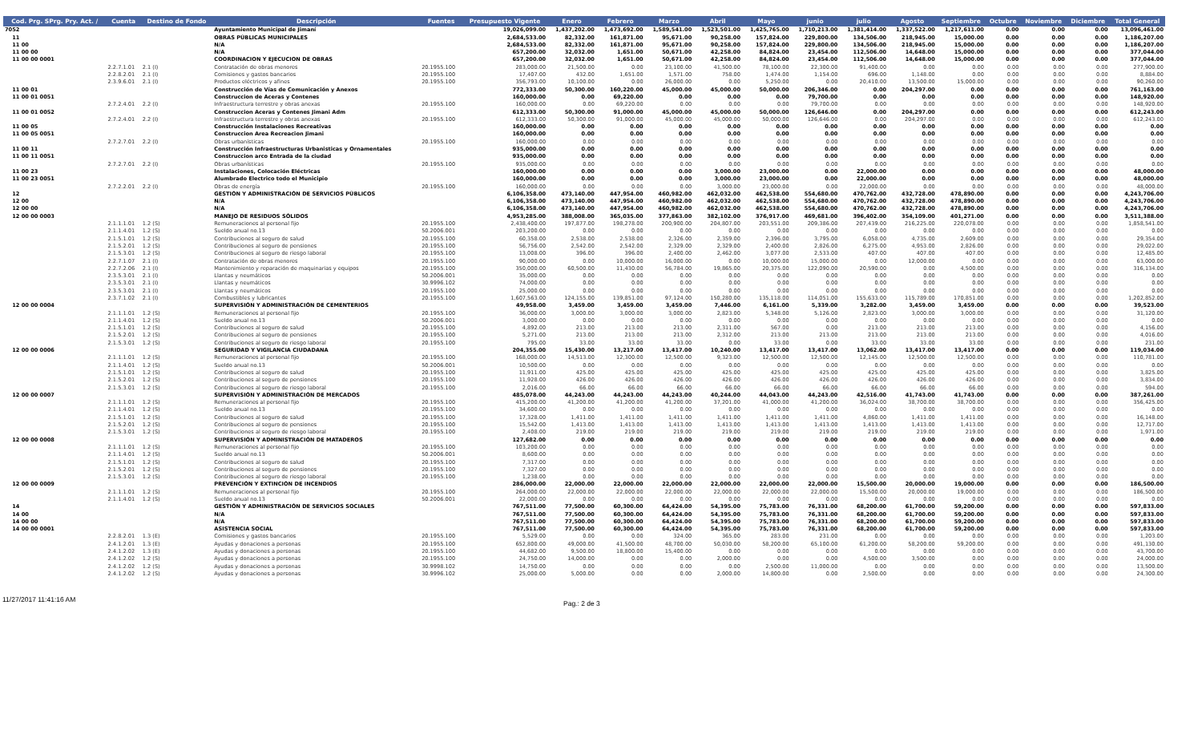| Cod. Prg. SPrg. Pry. Act. / | Cuenta | Destino de Fondo | Descripción | Fuentes | Presupuesto Vigente | Enero | Febrero | Marzo | Abril | Mayo | junio | julio | Agosto | Septiembre | Octubre | Noviembre | Diciembre | Total General |
| --- | --- | --- | --- | --- | --- | --- | --- | --- | --- | --- | --- | --- | --- | --- | --- | --- | --- | --- |
| 7052 | | | Ayuntamiento Municipal de Jimaní | | 19,026,099.00 | 1,437,202.00 | 1,473,692.00 | 1,589,541.00 | 1,523,501.00 | 1,425,765.00 | 1,710,213.00 | 1,381,414.00 | 1,337,522.00 | 1,217,611.00 | 0.00 | 0.00 | 0.00 | 13,096,461.00 |
| 11 | | | OBRAS PÚBLICAS MUNICIPALES | | 2,684,533.00 | 82,332.00 | 161,871.00 | 95,671.00 | 90,258.00 | 157,824.00 | 229,800.00 | 134,506.00 | 218,945.00 | 15,000.00 | 0.00 | 0.00 | 0.00 | 1,186,207.00 |
| 11 00 | | | N/A | | 2,684,533.00 | 82,332.00 | 161,871.00 | 95,671.00 | 90,258.00 | 157,824.00 | 229,800.00 | 134,506.00 | 218,945.00 | 15,000.00 | 0.00 | 0.00 | 0.00 | 1,186,207.00 |
| 11 00 00 | | | N/A | | 657,200.00 | 32,032.00 | 1,651.00 | 50,671.00 | 42,258.00 | 84,824.00 | 23,454.00 | 112,506.00 | 14,648.00 | 15,000.00 | 0.00 | 0.00 | 0.00 | 377,044.00 |
| 11 00 00 0001 | | | COORDINACION Y EJECUCION DE OBRAS | | 657,200.00 | 32,032.00 | 1,651.00 | 50,671.00 | 42,258.00 | 84,824.00 | 23,454.00 | 112,506.00 | 14,648.00 | 15,000.00 | 0.00 | 0.00 | 0.00 | 377,044.00 |
| | 2.2.7.1.01 | 2.1 (I) | Contratación de obras menores | 20.1955.100 | 283,000.00 | 21,500.00 | 0.00 | 23,100.00 | 41,500.00 | 78,100.00 | 22,300.00 | 91,400.00 | 0.00 | 0.00 | 0.00 | 0.00 | 0.00 | 277,900.00 |
| | 2.2.8.2.01 | 2.1 (I) | Comisiones y gastos bancarios | 20.1955.100 | 17,407.00 | 432.00 | 1,651.00 | 1,571.00 | 758.00 | 1,474.00 | 1,154.00 | 696.00 | 1,148.00 | 0.00 | 0.00 | 0.00 | 0.00 | 8,884.00 |
| | 2.3.9.6.01 | 2.1 (I) | Productos eléctricos y afines | 20.1955.100 | 356,793.00 | 10,100.00 | 0.00 | 26,000.00 | 0.00 | 5,250.00 | 0.00 | 20,410.00 | 13,500.00 | 15,000.00 | 0.00 | 0.00 | 0.00 | 90,260.00 |
| 11 00 01 | | | Construcción de Vías de Comunicación y Anexos | | 772,333.00 | 50,300.00 | 160,220.00 | 45,000.00 | 45,000.00 | 50,000.00 | 206,346.00 | 0.00 | 204,297.00 | 0.00 | 0.00 | 0.00 | 0.00 | 761,163.00 |
| 11 00 01 0051 | | | Construccion de Aceras y Contenes | | 160,000.00 | 0.00 | 69,220.00 | 0.00 | 0.00 | 0.00 | 79,700.00 | 0.00 | 0.00 | 0.00 | 0.00 | 0.00 | 0.00 | 148,920.00 |
| | 2.7.2.4.01 | 2.2 (I) | Infraestructura terrestre y obras anexas | 20.1955.100 | 160,000.00 | 0.00 | 69,220.00 | 0.00 | 0.00 | 0.00 | 79,700.00 | 0.00 | 0.00 | 0.00 | 0.00 | 0.00 | 0.00 | 148,920.00 |
| 11 00 01 0052 | | | Construccion Aceras y Contenes Jimani Adm | | 612,333.00 | 50,300.00 | 91,000.00 | 45,000.00 | 45,000.00 | 50,000.00 | 126,646.00 | 0.00 | 204,297.00 | 0.00 | 0.00 | 0.00 | 0.00 | 612,243.00 |
| | 2.7.2.4.01 | 2.2 (I) | Infraestructura terrestre y obras anexas | 20.1955.100 | 612,333.00 | 50,300.00 | 91,000.00 | 45,000.00 | 45,000.00 | 50,000.00 | 126,646.00 | 0.00 | 204,297.00 | 0.00 | 0.00 | 0.00 | 0.00 | 612,243.00 |
| 11 00 05 | | | Construcción Instalaciones Recreativas | | 160,000.00 | 0.00 | 0.00 | 0.00 | 0.00 | 0.00 | 0.00 | 0.00 | 0.00 | 0.00 | 0.00 | 0.00 | 0.00 | 0.00 |
| 11 00 05 0051 | | | Construccion Area Recreacion Jimani | | 160,000.00 | 0.00 | 0.00 | 0.00 | 0.00 | 0.00 | 0.00 | 0.00 | 0.00 | 0.00 | 0.00 | 0.00 | 0.00 | 0.00 |
| | 2.7.2.7.01 | 2.2 (I) | Obras urbanísticas | 20.1955.100 | 160,000.00 | 0.00 | 0.00 | 0.00 | 0.00 | 0.00 | 0.00 | 0.00 | 0.00 | 0.00 | 0.00 | 0.00 | 0.00 | 0.00 |
| 11 00 11 | | | Construcción Infraestructuras Urbanisticas y Ornamentales | | 935,000.00 | 0.00 | 0.00 | 0.00 | 0.00 | 0.00 | 0.00 | 0.00 | 0.00 | 0.00 | 0.00 | 0.00 | 0.00 | 0.00 |
| 11 00 11 0051 | | | Construccion arco Entrada de la ciudad | | 935,000.00 | 0.00 | 0.00 | 0.00 | 0.00 | 0.00 | 0.00 | 0.00 | 0.00 | 0.00 | 0.00 | 0.00 | 0.00 | 0.00 |
| | 2.7.2.7.01 | 2.2 (I) | Obras urbanísticas | 20.1955.100 | 935,000.00 | 0.00 | 0.00 | 0.00 | 0.00 | 0.00 | 0.00 | 0.00 | 0.00 | 0.00 | 0.00 | 0.00 | 0.00 | 0.00 |
| 11 00 23 | | | Instalaciones, Colocación Eléctricas | | 160,000.00 | 0.00 | 0.00 | 0.00 | 3,000.00 | 23,000.00 | 0.00 | 22,000.00 | 0.00 | 0.00 | 0.00 | 0.00 | 0.00 | 48,000.00 |
| 11 00 23 0051 | | | Alumbrado Electrico todo el Municipio | | 160,000.00 | 0.00 | 0.00 | 0.00 | 3,000.00 | 23,000.00 | 0.00 | 22,000.00 | 0.00 | 0.00 | 0.00 | 0.00 | 0.00 | 48,000.00 |
| | 2.7.2.2.01 | 2.2 (I) | Obras de energía | 20.1955.100 | 160,000.00 | 0.00 | 0.00 | 0.00 | 3,000.00 | 23,000.00 | 0.00 | 22,000.00 | 0.00 | 0.00 | 0.00 | 0.00 | 0.00 | 48,000.00 |
| 12 | | | GESTIÓN Y ADMINISTRACIÓN DE SERVICIOS PÚBLICOS | | 6,106,358.00 | 473,140.00 | 447,954.00 | 460,982.00 | 462,032.00 | 462,538.00 | 554,680.00 | 470,762.00 | 432,728.00 | 478,890.00 | 0.00 | 0.00 | 0.00 | 4,243,706.00 |
| 12 00 | | | N/A | | 6,106,358.00 | 473,140.00 | 447,954.00 | 460,982.00 | 462,032.00 | 462,538.00 | 554,680.00 | 470,762.00 | 432,728.00 | 478,890.00 | 0.00 | 0.00 | 0.00 | 4,243,706.00 |
| 12 00 00 | | | N/A | | 6,106,358.00 | 473,140.00 | 447,954.00 | 460,982.00 | 462,032.00 | 462,538.00 | 554,680.00 | 470,762.00 | 432,728.00 | 478,890.00 | 0.00 | 0.00 | 0.00 | 4,243,706.00 |
| 12 00 00 0003 | | | MANEJO DE RESIDUOS SÓLIDOS | | 4,953,285.00 | 388,008.00 | 365,035.00 | 377,863.00 | 382,102.00 | 376,917.00 | 469,681.00 | 396,402.00 | 354,109.00 | 401,271.00 | 0.00 | 0.00 | 0.00 | 3,511,388.00 |
| | 2.1.1.1.01 | 1.2 (S) | Remuneraciones al personal fijo | 20.1955.100 | 2,438,400.00 | 197,877.00 | 198,278.00 | 200,900.00 | 204,807.00 | 203,551.00 | 209,386.00 | 207,439.00 | 216,225.00 | 220,078.00 | 0.00 | 0.00 | 0.00 | 1,858,541.00 |
| | 2.1.1.4.01 | 1.2 (S) | Sueldo anual no.13 | 50.2006.001 | 203,200.00 | 0.00 | 0.00 | 0.00 | 0.00 | 0.00 | 0.00 | 0.00 | 0.00 | 0.00 | 0.00 | 0.00 | 0.00 | 0.00 |
| | 2.1.5.1.01 | 1.2 (S) | Contribuciones al seguro de salud | 20.1955.100 | 60,358.00 | 2,538.00 | 2,538.00 | 2,326.00 | 2,359.00 | 2,396.00 | 3,795.00 | 6,058.00 | 4,735.00 | 2,609.00 | 0.00 | 0.00 | 0.00 | 29,354.00 |
| | 2.1.5.2.01 | 1.2 (S) | Contribuciones al seguro de pensiones | 20.1955.100 | 56,756.00 | 2,542.00 | 2,542.00 | 2,329.00 | 2,329.00 | 2,400.00 | 2,826.00 | 6,275.00 | 4,953.00 | 2,826.00 | 0.00 | 0.00 | 0.00 | 29,022.00 |
| | 2.1.5.3.01 | 1.2 (S) | Contribuciones al seguro de riesgo laboral | 20.1955.100 | 13,008.00 | 396.00 | 396.00 | 2,400.00 | 2,462.00 | 3,077.00 | 2,533.00 | 407.00 | 407.00 | 407.00 | 0.00 | 0.00 | 0.00 | 12,485.00 |
| | 2.2.7.1.07 | 2.1 (I) | Contratación de obras menores | 20.1955.100 | 90,000.00 | 0.00 | 10,000.00 | 16,000.00 | 0.00 | 10,000.00 | 15,000.00 | 0.00 | 12,000.00 | 0.00 | 0.00 | 0.00 | 0.00 | 63,000.00 |
| | 2.2.7.2.06 | 2.1 (I) | Mantenimiento y reparación de maquinarias y equipos | 20.1955.100 | 350,000.00 | 60,500.00 | 11,430.00 | 56,784.00 | 19,865.00 | 20,375.00 | 122,090.00 | 20,590.00 | 0.00 | 4,500.00 | 0.00 | 0.00 | 0.00 | 316,134.00 |
| | 2.3.5.3.01 | 2.1 (I) | Llantas y neumáticos | 50.2006.001 | 35,000.00 | 0.00 | 0.00 | 0.00 | 0.00 | 0.00 | 0.00 | 0.00 | 0.00 | 0.00 | 0.00 | 0.00 | 0.00 | 0.00 |
| | 2.3.5.3.01 | 2.1 (I) | Llantas y neumáticos | 30.9996.102 | 74,000.00 | 0.00 | 0.00 | 0.00 | 0.00 | 0.00 | 0.00 | 0.00 | 0.00 | 0.00 | 0.00 | 0.00 | 0.00 | 0.00 |
| | 2.3.5.3.01 | 2.1 (I) | Llantas y neumáticos | 20.1955.100 | 25,000.00 | 0.00 | 0.00 | 0.00 | 0.00 | 0.00 | 0.00 | 0.00 | 0.00 | 0.00 | 0.00 | 0.00 | 0.00 | 0.00 |
| | 2.3.7.1.02 | 2.1 (I) | Combustibles y lubricantes | 20.1955.100 | 1,607,563.00 | 124,155.00 | 139,851.00 | 97,124.00 | 150,280.00 | 135,118.00 | 114,051.00 | 155,633.00 | 115,789.00 | 170,851.00 | 0.00 | 0.00 | 0.00 | 1,202,852.00 |
| 12 00 00 0004 | | | SUPERVISIÓN Y ADMINISTRACIÓN DE CEMENTERIOS | | 49,958.00 | 3,459.00 | 3,459.00 | 3,459.00 | 7,446.00 | 6,161.00 | 5,339.00 | 3,282.00 | 3,459.00 | 3,459.00 | 0.00 | 0.00 | 0.00 | 39,523.00 |
| | 2.1.1.1.01 | 1.2 (S) | Remuneraciones al personal fijo | 20.1955.100 | 36,000.00 | 3,000.00 | 3,000.00 | 3,000.00 | 2,823.00 | 5,348.00 | 5,126.00 | 2,823.00 | 3,000.00 | 3,000.00 | 0.00 | 0.00 | 0.00 | 31,120.00 |
| | 2.1.1.4.01 | 1.2 (S) | Sueldo anual no.13 | 50.2006.001 | 3,000.00 | 0.00 | 0.00 | 0.00 | 0.00 | 0.00 | 0.00 | 0.00 | 0.00 | 0.00 | 0.00 | 0.00 | 0.00 | 0.00 |
| | 2.1.5.1.01 | 1.2 (S) | Contribuciones al seguro de salud | 20.1955.100 | 4,892.00 | 213.00 | 213.00 | 213.00 | 2,311.00 | 567.00 | 0.00 | 213.00 | 213.00 | 213.00 | 0.00 | 0.00 | 0.00 | 4,156.00 |
| | 2.1.5.2.01 | 1.2 (S) | Contribuciones al seguro de pensiones | 20.1955.100 | 5,271.00 | 213.00 | 213.00 | 213.00 | 2,312.00 | 213.00 | 213.00 | 213.00 | 213.00 | 213.00 | 0.00 | 0.00 | 0.00 | 4,016.00 |
| | 2.1.5.3.01 | 1.2 (S) | Contribuciones al seguro de riesgo laboral | 20.1955.100 | 795.00 | 33.00 | 33.00 | 33.00 | 0.00 | 33.00 | 0.00 | 33.00 | 33.00 | 33.00 | 0.00 | 0.00 | 0.00 | 231.00 |
| 12 00 00 0006 | | | SEGURIDAD Y VIGILANCIA CIUDADANA | | 204,355.00 | 15,430.00 | 13,217.00 | 13,417.00 | 10,240.00 | 13,417.00 | 13,417.00 | 13,062.00 | 13,417.00 | 13,417.00 | 0.00 | 0.00 | 0.00 | 119,034.00 |
| | 2.1.1.1.01 | 1.2 (S) | Remuneraciones al personal fijo | 20.1955.100 | 168,000.00 | 14,513.00 | 12,300.00 | 12,500.00 | 9,323.00 | 12,500.00 | 12,500.00 | 12,145.00 | 12,500.00 | 12,500.00 | 0.00 | 0.00 | 0.00 | 110,781.00 |
| | 2.1.1.4.01 | 1.2 (S) | Sueldo anual no.13 | 50.2006.001 | 10,500.00 | 0.00 | 0.00 | 0.00 | 0.00 | 0.00 | 0.00 | 0.00 | 0.00 | 0.00 | 0.00 | 0.00 | 0.00 | 0.00 |
| | 2.1.5.1.01 | 1.2 (S) | Contribuciones al seguro de salud | 20.1955.100 | 11,911.00 | 425.00 | 425.00 | 425.00 | 425.00 | 425.00 | 425.00 | 425.00 | 425.00 | 425.00 | 0.00 | 0.00 | 0.00 | 3,825.00 |
| | 2.1.5.2.01 | 1.2 (S) | Contribuciones al seguro de pensiones | 20.1955.100 | 11,928.00 | 426.00 | 426.00 | 426.00 | 426.00 | 426.00 | 426.00 | 426.00 | 426.00 | 426.00 | 0.00 | 0.00 | 0.00 | 3,834.00 |
| | 2.1.5.3.01 | 1.2 (S) | Contribuciones al seguro de riesgo laboral | 20.1955.100 | 2,016.00 | 66.00 | 66.00 | 66.00 | 66.00 | 66.00 | 66.00 | 66.00 | 66.00 | 66.00 | 0.00 | 0.00 | 0.00 | 594.00 |
| 12 00 00 0007 | | | SUPERVISIÓN Y ADMINISTRACIÓN DE MERCADOS | | 485,078.00 | 44,243.00 | 44,243.00 | 44,243.00 | 40,244.00 | 44,043.00 | 44,243.00 | 42,516.00 | 41,743.00 | 41,743.00 | 0.00 | 0.00 | 0.00 | 387,261.00 |
| | 2.1.1.1.01 | 1.2 (S) | Remuneraciones al personal fijo | 20.1955.100 | 415,200.00 | 41,200.00 | 41,200.00 | 41,200.00 | 37,201.00 | 41,000.00 | 41,200.00 | 36,024.00 | 38,700.00 | 38,700.00 | 0.00 | 0.00 | 0.00 | 356,425.00 |
| | 2.1.1.4.01 | 1.2 (S) | Sueldo anual no.13 | 20.1955.100 | 34,600.00 | 0.00 | 0.00 | 0.00 | 0.00 | 0.00 | 0.00 | 0.00 | 0.00 | 0.00 | 0.00 | 0.00 | 0.00 | 0.00 |
| | 2.1.5.1.01 | 1.2 (S) | Contribuciones al seguro de salud | 20.1955.100 | 17,328.00 | 1,411.00 | 1,411.00 | 1,411.00 | 1,411.00 | 1,411.00 | 1,411.00 | 4,860.00 | 1,411.00 | 1,411.00 | 0.00 | 0.00 | 0.00 | 16,148.00 |
| | 2.1.5.2.01 | 1.2 (S) | Contribuciones al seguro de pensiones | 20.1955.100 | 15,542.00 | 1,413.00 | 1,413.00 | 1,413.00 | 1,413.00 | 1,413.00 | 1,413.00 | 1,413.00 | 1,413.00 | 1,413.00 | 0.00 | 0.00 | 0.00 | 12,717.00 |
| | 2.1.5.3.01 | 1.2 (S) | Contribuciones al seguro de riesgo laboral | 20.1955.100 | 2,408.00 | 219.00 | 219.00 | 219.00 | 219.00 | 219.00 | 219.00 | 219.00 | 219.00 | 219.00 | 0.00 | 0.00 | 0.00 | 1,971.00 |
| 12 00 00 0008 | | | SUPERVISIÓN Y ADMINISTRACIÓN DE MATADEROS | | 127,682.00 | 0.00 | 0.00 | 0.00 | 0.00 | 0.00 | 0.00 | 0.00 | 0.00 | 0.00 | 0.00 | 0.00 | 0.00 | 0.00 |
| | 2.1.1.1.01 | 1.2 (S) | Remuneraciones al personal fijo | 20.1955.100 | 103,200.00 | 0.00 | 0.00 | 0.00 | 0.00 | 0.00 | 0.00 | 0.00 | 0.00 | 0.00 | 0.00 | 0.00 | 0.00 | 0.00 |
| | 2.1.1.4.01 | 1.2 (S) | Sueldo anual no.13 | 50.2006.001 | 8,600.00 | 0.00 | 0.00 | 0.00 | 0.00 | 0.00 | 0.00 | 0.00 | 0.00 | 0.00 | 0.00 | 0.00 | 0.00 | 0.00 |
| | 2.1.5.1.01 | 1.2 (S) | Contribuciones al seguro de salud | 20.1955.100 | 7,317.00 | 0.00 | 0.00 | 0.00 | 0.00 | 0.00 | 0.00 | 0.00 | 0.00 | 0.00 | 0.00 | 0.00 | 0.00 | 0.00 |
| | 2.1.5.2.01 | 1.2 (S) | Contribuciones al seguro de pensiones | 20.1955.100 | 7,327.00 | 0.00 | 0.00 | 0.00 | 0.00 | 0.00 | 0.00 | 0.00 | 0.00 | 0.00 | 0.00 | 0.00 | 0.00 | 0.00 |
| | 2.1.5.3.01 | 1.2 (S) | Contribuciones al seguro de riesgo laboral | 20.1955.100 | 1,238.00 | 0.00 | 0.00 | 0.00 | 0.00 | 0.00 | 0.00 | 0.00 | 0.00 | 0.00 | 0.00 | 0.00 | 0.00 | 0.00 |
| 12 00 00 0009 | | | PREVENCIÓN Y EXTINCIÓN DE INCENDIOS | | 286,000.00 | 22,000.00 | 22,000.00 | 22,000.00 | 22,000.00 | 22,000.00 | 22,000.00 | 15,500.00 | 20,000.00 | 19,000.00 | 0.00 | 0.00 | 0.00 | 186,500.00 |
| | 2.1.1.1.01 | 1.2 (S) | Remuneraciones al personal fijo | 20.1955.100 | 264,000.00 | 22,000.00 | 22,000.00 | 22,000.00 | 22,000.00 | 22,000.00 | 22,000.00 | 15,500.00 | 20,000.00 | 19,000.00 | 0.00 | 0.00 | 0.00 | 186,500.00 |
| | 2.1.1.4.01 | 1.2 (S) | Sueldo anual no.13 | 50.2006.001 | 22,000.00 | 0.00 | 0.00 | 0.00 | 0.00 | 0.00 | 0.00 | 0.00 | 0.00 | 0.00 | 0.00 | 0.00 | 0.00 | 0.00 |
| 14 | | | GESTIÓN Y ADMINISTRACIÓN DE SERVICIOS SOCIALES | | 767,511.00 | 77,500.00 | 60,300.00 | 64,424.00 | 54,395.00 | 75,783.00 | 76,331.00 | 68,200.00 | 61,700.00 | 59,200.00 | 0.00 | 0.00 | 0.00 | 597,833.00 |
| 14 00 | | | N/A | | 767,511.00 | 77,500.00 | 60,300.00 | 64,424.00 | 54,395.00 | 75,783.00 | 76,331.00 | 68,200.00 | 61,700.00 | 59,200.00 | 0.00 | 0.00 | 0.00 | 597,833.00 |
| 14 00 00 | | | N/A | | 767,511.00 | 77,500.00 | 60,300.00 | 64,424.00 | 54,395.00 | 75,783.00 | 76,331.00 | 68,200.00 | 61,700.00 | 59,200.00 | 0.00 | 0.00 | 0.00 | 597,833.00 |
| 14 00 00 0001 | | | ASISTENCIA SOCIAL | | 767,511.00 | 77,500.00 | 60,300.00 | 64,424.00 | 54,395.00 | 75,783.00 | 76,331.00 | 68,200.00 | 61,700.00 | 59,200.00 | 0.00 | 0.00 | 0.00 | 597,833.00 |
| | 2.2.8.2.01 | 1.3 (E) | Comisiones y gastos bancarios | 20.1955.100 | 5,529.00 | 0.00 | 0.00 | 324.00 | 365.00 | 283.00 | 231.00 | 0.00 | 0.00 | 0.00 | 0.00 | 0.00 | 0.00 | 1,203.00 |
| | 2.4.1.2.01 | 1.3 (E) | Ayudas y donaciones a personas | 20.1955.100 | 652,800.00 | 49,000.00 | 41,500.00 | 48,700.00 | 50,030.00 | 58,200.00 | 65,100.00 | 61,200.00 | 58,200.00 | 59,200.00 | 0.00 | 0.00 | 0.00 | 491,130.00 |
| | 2.4.1.2.02 | 1.3 (E) | Ayudas y donaciones a personas | 20.1955.100 | 44,682.00 | 9,500.00 | 18,800.00 | 15,400.00 | 0.00 | 0.00 | 0.00 | 0.00 | 0.00 | 0.00 | 0.00 | 0.00 | 0.00 | 43,700.00 |
| | 2.4.1.2.02 | 1.2 (S) | Ayudas y donaciones a personas | 20.1955.100 | 24,750.00 | 14,000.00 | 0.00 | 0.00 | 2,000.00 | 0.00 | 0.00 | 4,500.00 | 3,500.00 | 0.00 | 0.00 | 0.00 | 0.00 | 24,000.00 |
| | 2.4.1.2.02 | 1.2 (S) | Ayudas y donaciones a personas | 30.9998.102 | 14,750.00 | 0.00 | 0.00 | 0.00 | 0.00 | 2,500.00 | 11,000.00 | 0.00 | 0.00 | 0.00 | 0.00 | 0.00 | 0.00 | 13,500.00 |
| | 2.4.1.2.02 | 1.2 (S) | Ayudas y donaciones a personas | 30.9996.102 | 25,000.00 | 5,000.00 | 0.00 | 0.00 | 2,000.00 | 14,800.00 | 0.00 | 2,500.00 | 0.00 | 0.00 | 0.00 | 0.00 | 0.00 | 24,300.00 |
11/27/2017 11:41:16 AM
Pag.: 2 de 3